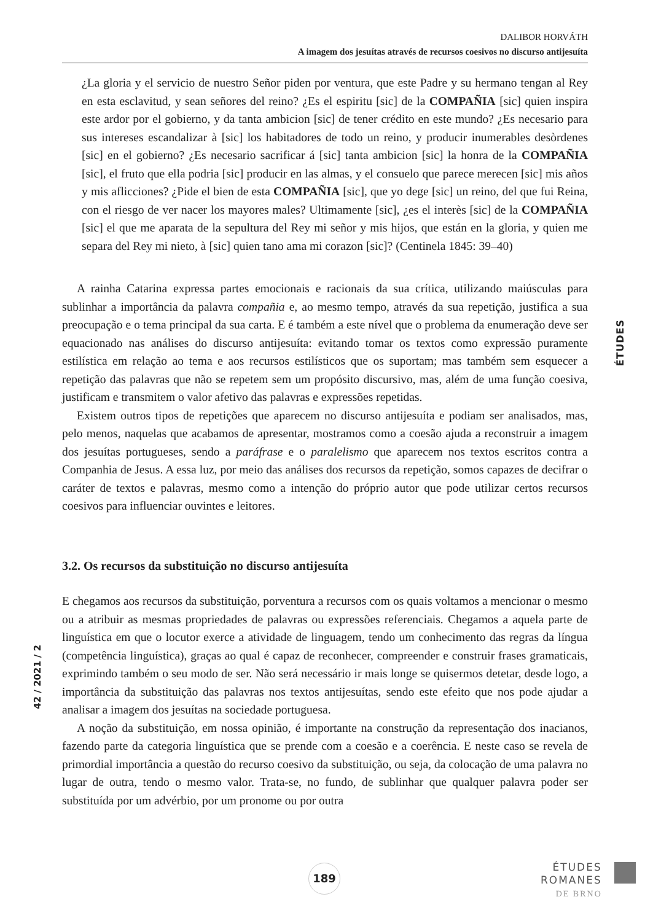DALIBOR HORVÁTH
A imagem dos jesuítas através de recursos coesivos no discurso antijesuíta
¿La gloria y el servicio de nuestro Señor piden por ventura, que este Padre y su hermano tengan al Rey en esta esclavitud, y sean señores del reino? ¿Es el espiritu [sic] de la COMPAÑIA [sic] quien inspira este ardor por el gobierno, y da tanta ambicion [sic] de tener crédito en este mundo? ¿Es necesario para sus intereses escandalizar à [sic] los habitadores de todo un reino, y producir inumerables desòrdenes [sic] en el gobierno? ¿Es necesario sacrificar á [sic] tanta ambicion [sic] la honra de la COMPAÑIA [sic], el fruto que ella podria [sic] producir en las almas, y el consuelo que parece merecen [sic] mis años y mis aflicciones? ¿Pide el bien de esta COMPAÑIA [sic], que yo dege [sic] un reino, del que fui Reina, con el riesgo de ver nacer los mayores males? Ultimamente [sic], ¿es el interès [sic] de la COMPAÑIA [sic] el que me aparata de la sepultura del Rey mi señor y mis hijos, que están en la gloria, y quien me separa del Rey mi nieto, à [sic] quien tano ama mi corazon [sic]? (Centinela 1845: 39–40)
A rainha Catarina expressa partes emocionais e racionais da sua crítica, utilizando maiúsculas para sublinhar a importância da palavra compañia e, ao mesmo tempo, através da sua repetição, justifica a sua preocupação e o tema principal da sua carta. E é também a este nível que o problema da enumeração deve ser equacionado nas análises do discurso antijesuíta: evitando tomar os textos como expressão puramente estilística em relação ao tema e aos recursos estilísticos que os suportam; mas também sem esquecer a repetição das palavras que não se repetem sem um propósito discursivo, mas, além de uma função coesiva, justificam e transmitem o valor afetivo das palavras e expressões repetidas.
Existem outros tipos de repetições que aparecem no discurso antijesuíta e podiam ser analisados, mas, pelo menos, naquelas que acabamos de apresentar, mostramos como a coesão ajuda a reconstruir a imagem dos jesuítas portugueses, sendo a paráfrase e o paralelismo que aparecem nos textos escritos contra a Companhia de Jesus. A essa luz, por meio das análises dos recursos da repetição, somos capazes de decifrar o caráter de textos e palavras, mesmo como a intenção do próprio autor que pode utilizar certos recursos coesivos para influenciar ouvintes e leitores.
3.2. Os recursos da substituição no discurso antijesuíta
E chegamos aos recursos da substituição, porventura a recursos com os quais voltamos a mencionar o mesmo ou a atribuir as mesmas propriedades de palavras ou expressões referenciais. Chegamos a aquela parte de linguística em que o locutor exerce a atividade de linguagem, tendo um conhecimento das regras da língua (competência linguística), graças ao qual é capaz de reconhecer, compreender e construir frases gramaticais, exprimindo também o seu modo de ser. Não será necessário ir mais longe se quisermos detetar, desde logo, a importância da substituição das palavras nos textos antijesuítas, sendo este efeito que nos pode ajudar a analisar a imagem dos jesuítas na sociedade portuguesa.
A noção da substituição, em nossa opinião, é importante na construção da representação dos inacianos, fazendo parte da categoria linguística que se prende com a coesão e a coerência. E neste caso se revela de primordial importância a questão do recurso coesivo da substituição, ou seja, da colocação de uma palavra no lugar de outra, tendo o mesmo valor. Trata-se, no fundo, de sublinhar que qualquer palavra poder ser substituída por um advérbio, por um pronome ou por outra
ÉTUDES
42 / 2021 / 2
189
ÉTUDES
ROMANES
DE BRNO